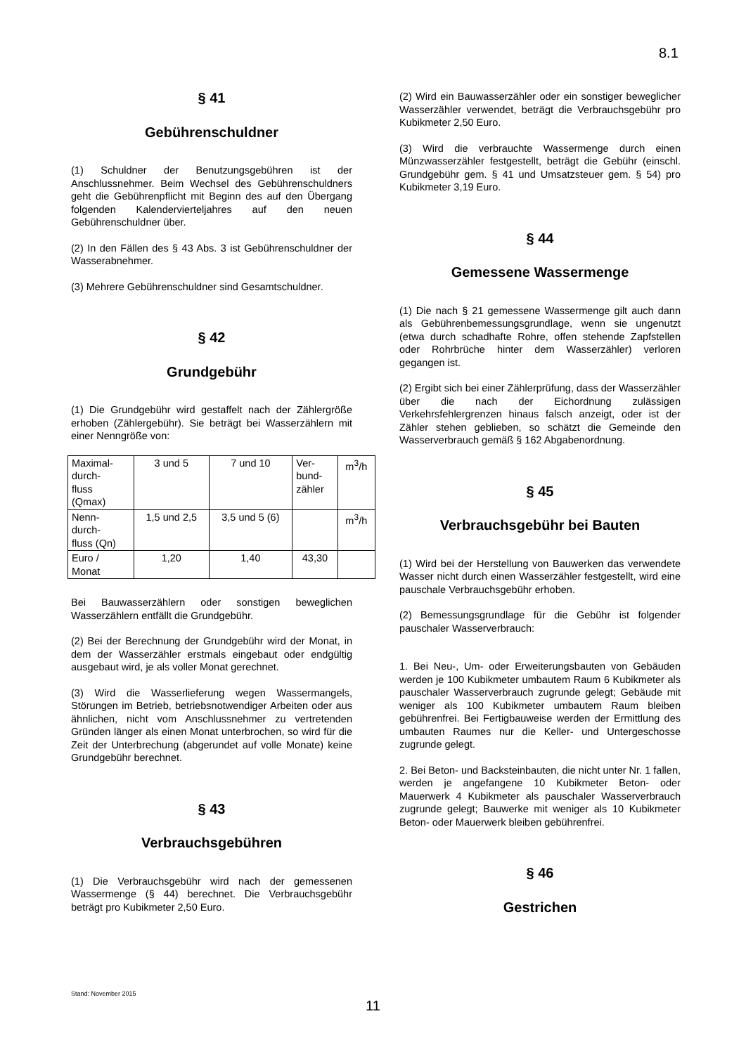8.1
§ 41
Gebührenschuldner
(1) Schuldner der Benutzungsgebühren ist der Anschlussnehmer. Beim Wechsel des Gebührenschuldners geht die Gebührenpflicht mit Beginn des auf den Übergang folgenden Kalendervierteljahres auf den neuen Gebührenschuldner über.
(2) In den Fällen des § 43 Abs. 3 ist Gebührenschuldner der Wasserabnehmer.
(3) Mehrere Gebührenschuldner sind Gesamtschuldner.
§ 42
Grundgebühr
(1) Die Grundgebühr wird gestaffelt nach der Zählergröße erhoben (Zählergebühr). Sie beträgt bei Wasserzählern mit einer Nenngröße von:
| Maximal- durch- fluss (Qmax) | 3 und 5 | 7 und 10 | Ver- bund- zähler | m<sup>3</sup>/h |
| Nenn- durch- fluss (Qn) | 1,5 und 2,5 | 3,5 und 5 (6) | | m<sup>3</sup>/h |
| Euro / Monat | 1,20 | 1,40 | 43,30 | |
Bei Bauwasserzählern oder sonstigen beweglichen Wasserzählern entfällt die Grundgebühr.
(2) Bei der Berechnung der Grundgebühr wird der Monat, in dem der Wasserzähler erstmals eingebaut oder endgültig ausgebaut wird, je als voller Monat gerechnet.
(3) Wird die Wasserlieferung wegen Wassermangels, Störungen im Betrieb, betriebsnotwendiger Arbeiten oder aus ähnlichen, nicht vom Anschlussnehmer zu vertretenden Gründen länger als einen Monat unterbrochen, so wird für die Zeit der Unterbrechung (abgerundet auf volle Monate) keine Grundgebühr berechnet.
§ 43
Verbrauchsgebühren
(1) Die Verbrauchsgebühr wird nach der gemessenen Wassermenge (§ 44) berechnet. Die Verbrauchsgebühr beträgt pro Kubikmeter 2,50 Euro.
(2) Wird ein Bauwasserzähler oder ein sonstiger beweglicher Wasserzähler verwendet, beträgt die Verbrauchsgebühr pro Kubikmeter 2,50 Euro.
(3) Wird die verbrauchte Wassermenge durch einen Münzwasserzähler festgestellt, beträgt die Gebühr (einschl. Grundgebühr gem. § 41 und Umsatzsteuer gem. § 54) pro Kubikmeter 3,19 Euro.
§ 44
Gemessene Wassermenge
(1) Die nach § 21 gemessene Wassermenge gilt auch dann als Gebührenbemessungsgrundlage, wenn sie ungenutzt (etwa durch schadhafte Rohre, offen stehende Zapfstellen oder Rohrbrüche hinter dem Wasserzähler) verloren gegangen ist.
(2) Ergibt sich bei einer Zählerprüfung, dass der Wasserzähler über die nach der Eichordnung zulässigen Verkehrsfehlergrenzen hinaus falsch anzeigt, oder ist der Zähler stehen geblieben, so schätzt die Gemeinde den Wasserverbrauch gemäß § 162 Abgabenordnung.
§ 45
Verbrauchsgebühr bei Bauten
(1) Wird bei der Herstellung von Bauwerken das verwendete Wasser nicht durch einen Wasserzähler festgestellt, wird eine pauschale Verbrauchsgebühr erhoben.
(2) Bemessungsgrundlage für die Gebühr ist folgender pauschaler Wasserverbrauch:
1. Bei Neu-, Um- oder Erweiterungsbauten von Gebäuden werden je 100 Kubikmeter umbautem Raum 6 Kubikmeter als pauschaler Wasserverbrauch zugrunde gelegt; Gebäude mit weniger als 100 Kubikmeter umbautem Raum bleiben gebührenfrei. Bei Fertigbauweise werden der Ermittlung des umbauten Raumes nur die Keller- und Untergeschosse zugrunde gelegt.
2. Bei Beton- und Backsteinbauten, die nicht unter Nr. 1 fallen, werden je angefangene 10 Kubikmeter Beton- oder Mauerwerk 4 Kubikmeter als pauschaler Wasserverbrauch zugrunde gelegt; Bauwerke mit weniger als 10 Kubikmeter Beton- oder Mauerwerk bleiben gebührenfrei.
§ 46
Gestrichen
Stand: November 2015
11